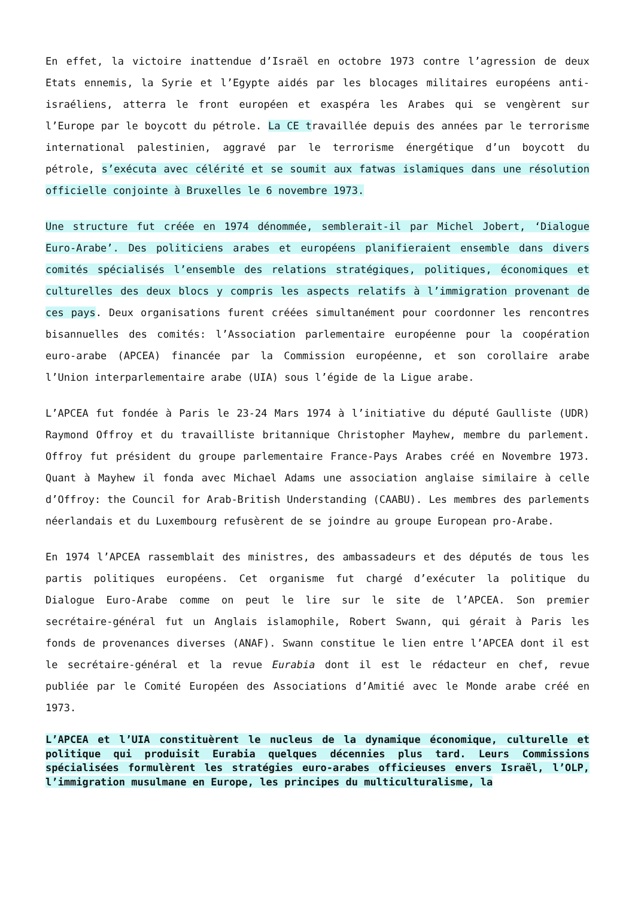En effet, la victoire inattendue d’Israël en octobre 1973 contre l’agression de deux Etats ennemis, la Syrie et l’Egypte aidés par les blocages militaires européens anti-israéliens, atterra le front européen et exaspéra les Arabes qui se vengèrent sur l’Europe par le boycott du pétrole. La CE travaillée depuis des années par le terrorisme international palestinien, aggravé par le terrorisme énergétique d’un boycott du pétrole, s’exécuta avec célérité et se soumit aux fatwas islamiques dans une résolution officielle conjointe à Bruxelles le 6 novembre 1973.
Une structure fut créée en 1974 dénommée, semblerait-il par Michel Jobert, ‘Dialogue Euro-Arabe’. Des politiciens arabes et européens planifieraient ensemble dans divers comités spécialisés l’ensemble des relations stratégiques, politiques, économiques et culturelles des deux blocs y compris les aspects relatifs à l’immigration provenant de ces pays. Deux organisations furent créées simultanément pour coordonner les rencontres bisannuelles des comités: l’Association parlementaire européenne pour la coopération euro-arabe (APCEA) financée par la Commission européenne, et son corollaire arabe l’Union interparlementaire arabe (UIA) sous l’égide de la Ligue arabe.
L’APCEA fut fondée à Paris le 23-24 Mars 1974 à l’initiative du député Gaulliste (UDR) Raymond Offroy et du travailliste britannique Christopher Mayhew, membre du parlement. Offroy fut président du groupe parlementaire France-Pays Arabes créé en Novembre 1973. Quant à Mayhew il fonda avec Michael Adams une association anglaise similaire à celle d’Offroy: the Council for Arab-British Understanding (CAABU). Les membres des parlements néerlandais et du Luxembourg refusèrent de se joindre au groupe European pro-Arabe.
En 1974 l’APCEA rassemblait des ministres, des ambassadeurs et des députés de tous les partis politiques européens. Cet organisme fut chargé d’exécuter la politique du Dialogue Euro-Arabe comme on peut le lire sur le site de l’APCEA. Son premier secrétaire-général fut un Anglais islamophile, Robert Swann, qui gérait à Paris les fonds de provenances diverses (ANAF). Swann constitue le lien entre l’APCEA dont il est le secrétaire-général et la revue Eurabia dont il est le rédacteur en chef, revue publiée par le Comité Européen des Associations d’Amitié avec le Monde arabe créé en 1973.
L’APCEA et l’UIA constituèrent le nucleus de la dynamique économique, culturelle et politique qui produisit Eurabia quelques décennies plus tard. Leurs Commissions spécialisées formulèrent les stratégies euro-arabes officieuses envers Israël, l’OLP, l’immigration musulmane en Europe, les principes du multiculturalisme, la